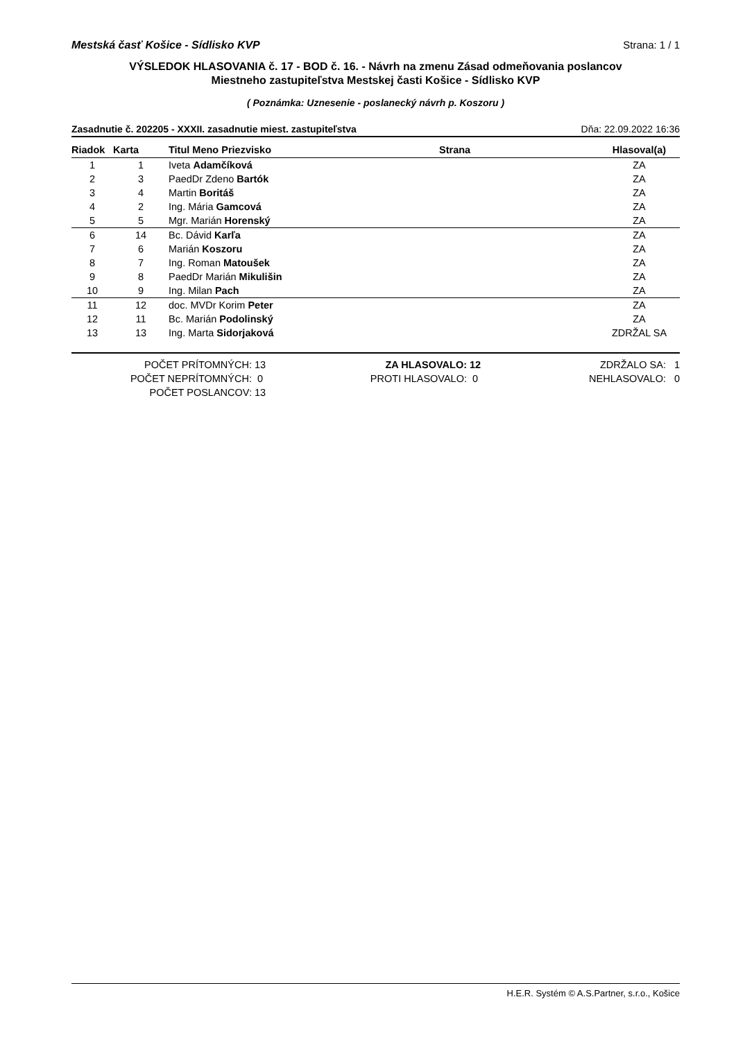Mestská časť Košice - Sídlisko KVP Strana: 1 / 1
VÝSLEDOK HLASOVANIA č. 17 - BOD č. 16. - Návrh na zmenu Zásad odmeňovania poslancov
Miestneho zastupiteľstva Mestskej časti Košice - Sídlisko KVP
( Poznámka: Uznesenie - poslanecký návrh p. Koszoru )
Zasadnutie č. 202205 - XXXII. zasadnutie miest. zastupiteľstva Dňa: 22.09.2022 16:36
| Riadok | Karta | Titul Meno Priezvisko | Strana | Hlasoval(a) |
| --- | --- | --- | --- | --- |
| 1 | 1 | Iveta Adamčíková | | ZA |
| 2 | 3 | PaedDr Zdeno Bartók | | ZA |
| 3 | 4 | Martin Boritáš | | ZA |
| 4 | 2 | Ing. Mária Gamcová | | ZA |
| 5 | 5 | Mgr. Marián Horenský | | ZA |
| 6 | 14 | Bc. Dávid Karľa | | ZA |
| 7 | 6 | Marián Koszoru | | ZA |
| 8 | 7 | Ing. Roman Matoušek | | ZA |
| 9 | 8 | PaedDr Marián Mikulišin | | ZA |
| 10 | 9 | Ing. Milan Pach | | ZA |
| 11 | 12 | doc. MVDr Korim Peter | | ZA |
| 12 | 11 | Bc. Marián Podolinský | | ZA |
| 13 | 13 | Ing. Marta Sidorjaková | | ZDRŽAL SA |
| POČET PRÍTOMNÝCH: | 13 | ZA HLASOVALO: | 12 | ZDRŽALO SA: | 1 |
| POČET NEPRÍTOMNÝCH: | 0 | PROTI HLASOVALO: | 0 | NEHLASOVALO: | 0 |
| POČET POSLANCOV: | 13 | | | | |
H.E.R. Systém © A.S.Partner, s.r.o., Košice